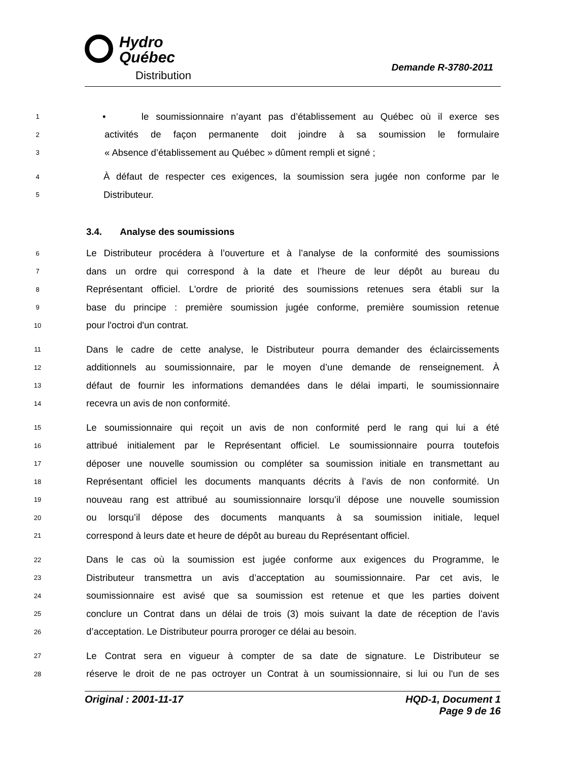Hydro
Québec
Distribution
Demande R-3780-2011
1 • le soumissionnaire n’ayant pas d’établissement au Québec où il exerce ses
2 activités de façon permanente doit joindre à sa soumission le formulaire
3 « Absence d’établissement au Québec » dûment rempli et signé ;
4 À défaut de respecter ces exigences, la soumission sera jugée non conforme par le
5 Distributeur.
3.4. Analyse des soumissions
6 Le Distributeur procédera à l’ouverture et à l’analyse de la conformité des soumissions
7 dans un ordre qui correspond à la date et l’heure de leur dépôt au bureau du
8 Représentant officiel. L'ordre de priorité des soumissions retenues sera établi sur la
9 base du principe : première soumission jugée conforme, première soumission retenue
10 pour l'octroi d'un contrat.
11 Dans le cadre de cette analyse, le Distributeur pourra demander des éclaircissements
12 additionnels au soumissionnaire, par le moyen d’une demande de renseignement. À
13 défaut de fournir les informations demandées dans le délai imparti, le soumissionnaire
14 recevra un avis de non conformité.
15 Le soumissionnaire qui reçoit un avis de non conformité perd le rang qui lui a été
16 attribué initialement par le Représentant officiel. Le soumissionnaire pourra toutefois
17 déposer une nouvelle soumission ou compléter sa soumission initiale en transmettant au
18 Représentant officiel les documents manquants décrits à l’avis de non conformité. Un
19 nouveau rang est attribué au soumissionnaire lorsqu’il dépose une nouvelle soumission
20 ou lorsqu’il dépose des documents manquants à sa soumission initiale, lequel
21 correspond à leurs date et heure de dépôt au bureau du Représentant officiel.
22 Dans le cas où la soumission est jugée conforme aux exigences du Programme, le
23 Distributeur transmettra un avis d’acceptation au soumissionnaire. Par cet avis, le
24 soumissionnaire est avisé que sa soumission est retenue et que les parties doivent
25 conclure un Contrat dans un délai de trois (3) mois suivant la date de réception de l’avis
26 d’acceptation. Le Distributeur pourra proroger ce délai au besoin.
27 Le Contrat sera en vigueur à compter de sa date de signature. Le Distributeur se
28 réserve le droit de ne pas octroyer un Contrat à un soumissionnaire, si lui ou l'un de ses
Original : 2001-11-17 HQD-1, Document 1
Page 9 de 16